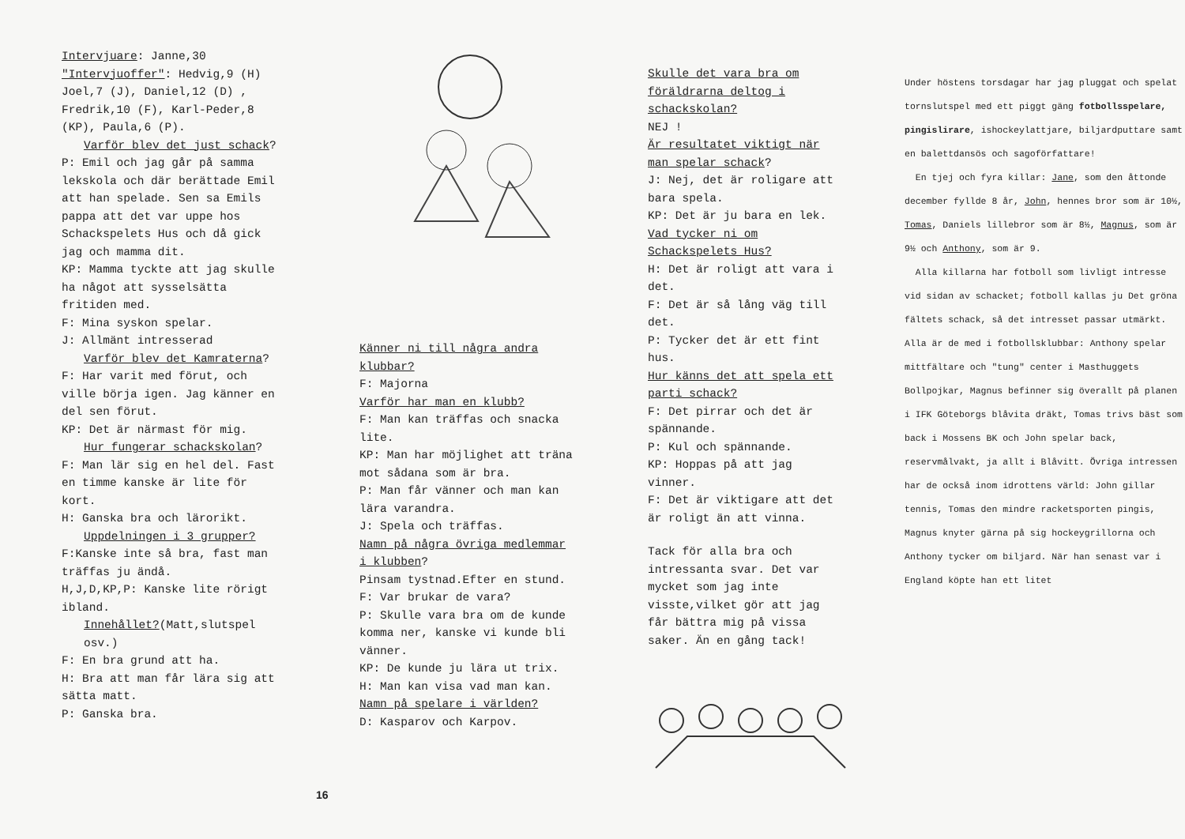Intervjuare: Janne,30
"Intervjuoffer": Hedvig,9 (H) Joel,7 (J), Daniel,12 (D) , Fredrik,10 (F), Karl-Peder,8 (KP), Paula,6 (P).
Varför blev det just schack?
P: Emil och jag går på samma lekskola och där berättade Emil att han spelade. Sen sa Emils pappa att det var uppe hos Schackspelets Hus och då gick jag och mamma dit.
KP: Mamma tyckte att jag skulle ha något att sysselsätta fritiden med.
F: Mina syskon spelar.
J: Allmänt intresserad
Varför blev det Kamraterna?
F: Har varit med förut, och ville börja igen. Jag känner en del sen förut.
KP: Det är närmast för mig.
Hur fungerar schackskolan?
F: Man lär sig en hel del. Fast en timme kanske är lite för kort.
H: Ganska bra och lärorikt.
Uppdelningen i 3 grupper?
F:Kanske inte så bra, fast man träffas ju ändå.
H,J,D,KP,P: Kanske lite rörigt ibland.
Innehållet?(Matt,slutspel osv.)
F: En bra grund att ha.
H: Bra att man får lära sig att sätta matt.
P: Ganska bra.
16
Känner ni till några andra klubbar?
F: Majorna
Varför har man en klubb?
F: Man kan träffas och snacka lite.
KP: Man har möjlighet att träna mot sådana som är bra.
P: Man får vänner och man kan lära varandra.
J: Spela och träffas.
Namn på några övriga medlemmar i klubben?
Pinsam tystnad.Efter en stund.
F: Var brukar de vara?
P: Skulle vara bra om de kunde komma ner, kanske vi kunde bli vänner.
KP: De kunde ju lära ut trix.
H: Man kan visa vad man kan.
Namn på spelare i världen?
D: Kasparov och Karpov.
Skulle det vara bra om föräldrarna deltog i schackskolan?
NEJ !
Är resultatet viktigt när man spelar schack?
J: Nej, det är roligare att bara spela.
KP: Det är ju bara en lek.
Vad tycker ni om Schackspelets Hus?
H: Det är roligt att vara i det.
F: Det är så lång väg till det.
P: Tycker det är ett fint hus.
Hur känns det att spela ett parti schack?
F: Det pirrar och det är spännande.
P: Kul och spännande.
KP: Hoppas på att jag vinner.
F: Det är viktigare att det är roligt än att vinna.
Tack för alla bra och intressanta svar. Det var mycket som jag inte visste,vilket gör att jag får bättra mig på vissa saker. Än en gång tack!
Under höstens torsdagar har jag pluggat och spelat tornslutspel med ett piggt gäng fotbollsspelare, pingislirare, ishockeylattjare, biljardputtare samt en balettdansös och sagoförfattare!
En tjej och fyra killar: Jane, som den åttonde december fyllde 8 år, John, hennes bror som är 10½, Tomas, Daniels lillebror som är 8½, Magnus, som är 9½ och Anthony, som är 9.
Alla killarna har fotboll som livligt intresse vid sidan av schacket; fotboll kallas ju Det gröna fältets schack, så det intresset passar utmärkt. Alla är de med i fotbollsklubbar: Anthony spelar mittfältare och "tung" center i Masthuggets Bollpojkar, Magnus befinner sig överallt på planen i IFK Göteborgs blåvita dräkt, Tomas trivs bäst som back i Mossens BK och John spelar back, reservmålvakt, ja allt i Blåvitt. Övriga intressen har de också inom idrottens värld: John gillar tennis, Tomas den mindre racketsporten pingis, Magnus knyter gärna på sig hockeygrillorna och Anthony tycker om biljard. När han senast var i England köpte han ett litet